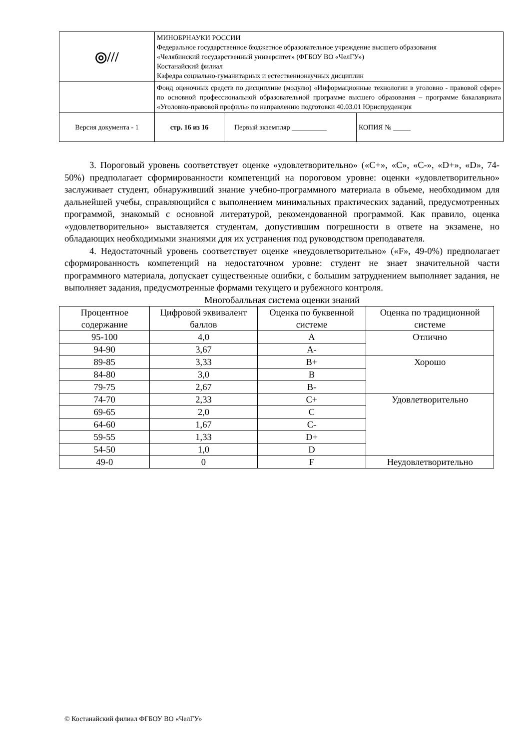| ◎/// | МИНОБРНАУКИ РОССИИ Федеральное государственное бюджетное образовательное учреждение высшего образования «Челябинский государственный университет» (ФГБОУ ВО «ЧелГУ») Костанайский филиал Кафедра социально-гуманитарных и естественнонаучных дисциплин | | |
| | Фонд оценочных средств по дисциплине (модулю) «Информационные технологии в уголовно - правовой сфере» по основной профессиональной образовательной программе высшего образования – программе бакалавриата «Уголовно-правовой профиль» по направлению подготовки 40.03.01 Юриспруденция | | |
| Версия документа - 1 | стр. 16 из 16 | Первый экземпляр __________ | КОПИЯ № _____ |
3. Пороговый уровень соответствует оценке «удовлетворительно» («C+», «C», «C-», «D+», «D», 74-50%) предполагает сформированности компетенций на пороговом уровне: оценки «удовлетворительно» заслуживает студент, обнаруживший знание учебно-программного материала в объеме, необходимом для дальнейшей учебы, справляющийся с выполнением минимальных практических заданий, предусмотренных программой, знакомый с основной литературой, рекомендованной программой. Как правило, оценка «удовлетворительно» выставляется студентам, допустившим погрешности в ответе на экзамене, но обладающих необходимыми знаниями для их устранения под руководством преподавателя.
4. Недостаточный уровень соответствует оценке «неудовлетворительно» («F», 49-0%) предполагает сформированность компетенций на недостаточном уровне: студент не знает значительной части программного материала, допускает существенные ошибки, с большим затруднением выполняет задания, не выполняет задания, предусмотренные формами текущего и рубежного контроля.
Многобалльная система оценки знаний
| Процентное содержание | Цифровой эквивалент баллов | Оценка по буквенной системе | Оценка по традиционной системе |
| --- | --- | --- | --- |
| 95-100 | 4,0 | A | Отлично |
| 94-90 | 3,67 | A- | |
| 89-85 | 3,33 | B+ | Хорошо |
| 84-80 | 3,0 | B | |
| 79-75 | 2,67 | B- | |
| 74-70 | 2,33 | C+ | Удовлетворительно |
| 69-65 | 2,0 | C | |
| 64-60 | 1,67 | C- | |
| 59-55 | 1,33 | D+ | |
| 54-50 | 1,0 | D | |
| 49-0 | 0 | F | Неудовлетворительно |
© Костанайский филиал ФГБОУ ВО «ЧелГУ»